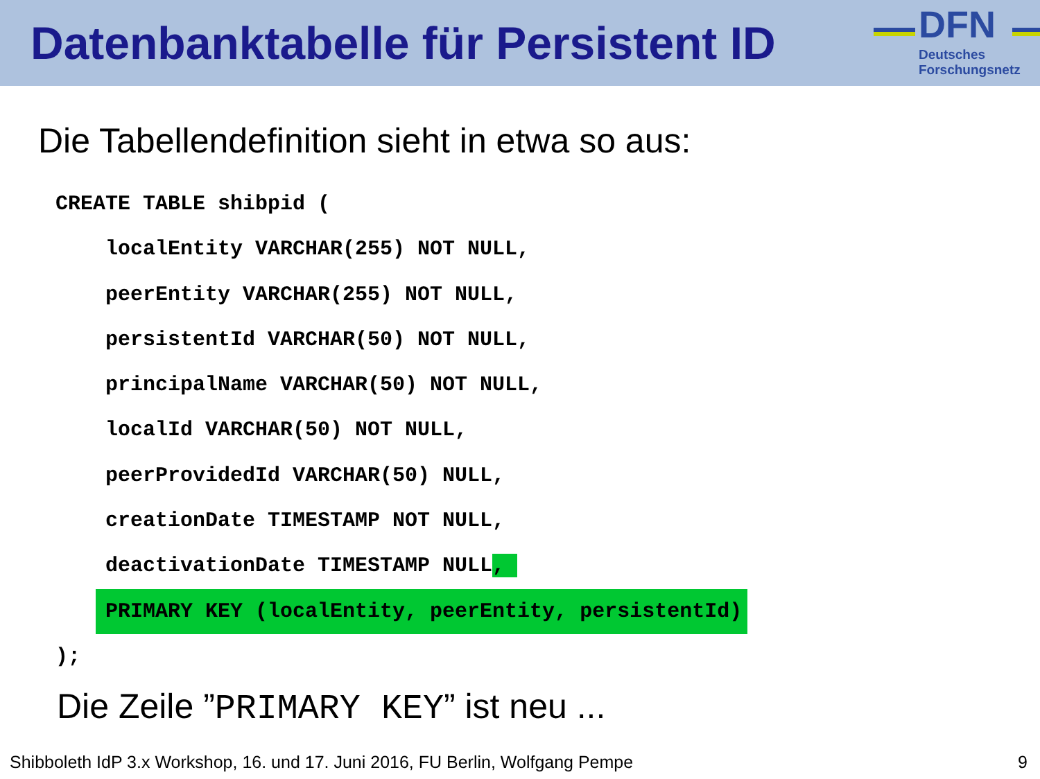Datenbanktabelle für Persistent ID
DFN
Deutsches
Forschungsnetz
Die Tabellendefinition sieht in etwa so aus:
CREATE TABLE shibpid (
    localEntity VARCHAR(255) NOT NULL,
    peerEntity VARCHAR(255) NOT NULL,
    persistentId VARCHAR(50) NOT NULL,
    principalName VARCHAR(50) NOT NULL,
    localId VARCHAR(50) NOT NULL,
    peerProvidedId VARCHAR(50) NULL,
    creationDate TIMESTAMP NOT NULL,
    deactivationDate TIMESTAMP NULL, 
    PRIMARY KEY (localEntity, peerEntity, persistentId)
);
Die Zeile ”PRIMARY KEY” ist neu ...
Shibboleth IdP 3.x Workshop, 16. und 17. Juni 2016, FU Berlin, Wolfgang Pempe 9